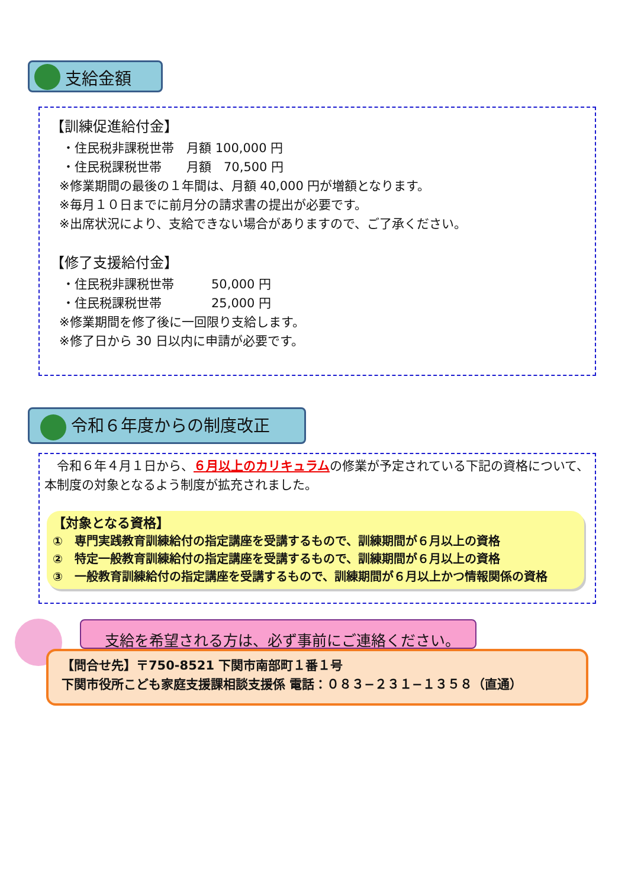支給金額
【訓練促進給付金】
・住民税非課税世帯　月額 100,000 円
・住民税課税世帯　　月額　70,500 円
※修業期間の最後の１年間は、月額 40,000 円が増額となります。
※毎月１０日までに前月分の請求書の提出が必要です。
※出席状況により、支給できない場合がありますので、ご了承ください。
【修了支援給付金】
・住民税非課税世帯　　　50,000 円
・住民税課税世帯　　　　25,000 円
※修業期間を修了後に一回限り支給します。
※修了日から 30 日以内に申請が必要です。
令和６年度からの制度改正
　令和６年４月１日から、６月以上のカリキュラムの修業が予定されている下記の資格について、本制度の対象となるよう制度が拡充されました。
【対象となる資格】
①　専門実践教育訓練給付の指定講座を受講するもので、訓練期間が６月以上の資格
②　特定一般教育訓練給付の指定講座を受講するもので、訓練期間が６月以上の資格
③　一般教育訓練給付の指定講座を受講するもので、訓練期間が６月以上かつ情報関係の資格
支給を希望される方は、必ず事前にご連絡ください。
【問合せ先】〒750-8521 下関市南部町１番１号
下関市役所こども家庭支援課相談支援係 電話：０８３−２３１−１３５８（直通）